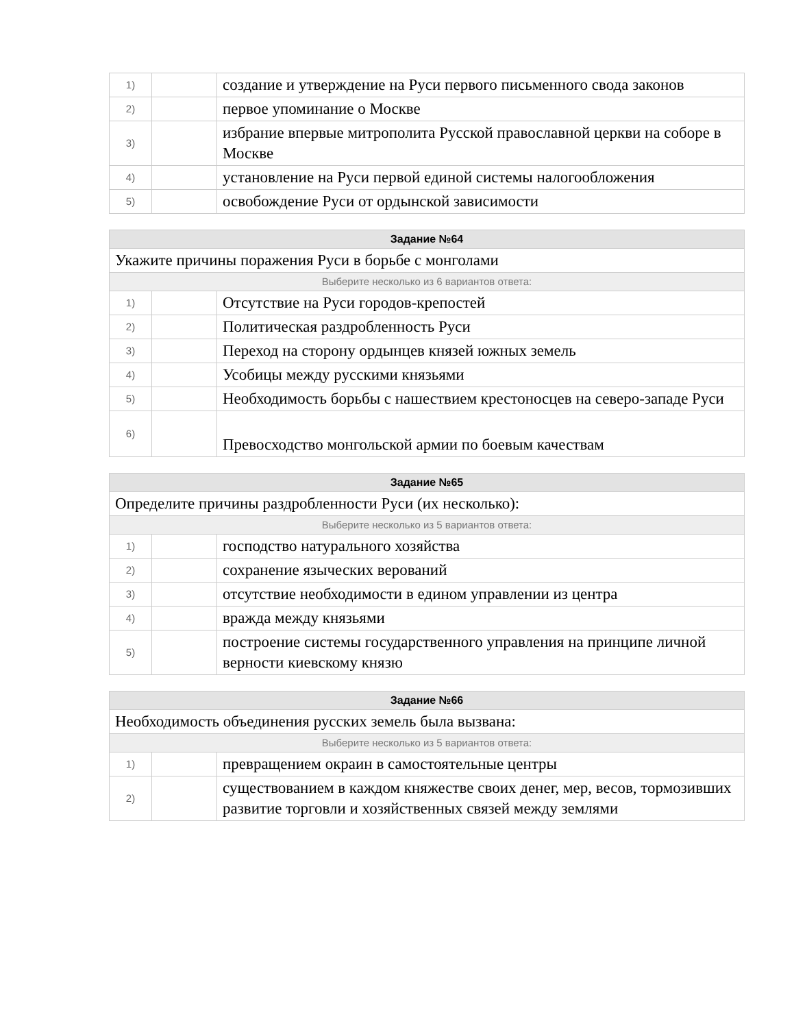| 1) | | создание и утверждение на Руси первого письменного свода законов |
| 2) | | первое упоминание о Москве |
| 3) | | избрание впервые митрополита Русской православной церкви на соборе в Москве |
| 4) | | установление на Руси первой единой системы налогообложения |
| 5) | | освобождение Руси от ордынской зависимости |
| Задание №64 | | |
| Укажите причины поражения Руси в борьбе с монголами | | |
| Выберите несколько из 6 вариантов ответа: | | |
| 1) | | Отсутствие на Руси городов-крепостей |
| 2) | | Политическая раздробленность Руси |
| 3) | | Переход на сторону ордынцев князей южных земель |
| 4) | | Усобицы между русскими князьями |
| 5) | | Необходимость борьбы с нашествием крестоносцев на северо-западе Руси |
| 6) | | Превосходство монгольской армии по боевым качествам |
| Задание №65 | | |
| Определите причины раздробленности Руси (их несколько): | | |
| Выберите несколько из 5 вариантов ответа: | | |
| 1) | | господство натурального хозяйства |
| 2) | | сохранение языческих верований |
| 3) | | отсутствие необходимости в едином управлении из центра |
| 4) | | вражда между князьями |
| 5) | | построение системы государственного управления на принципе личной верности киевскому князю |
| Задание №66 | | |
| Необходимость объединения русских земель была вызвана: | | |
| Выберите несколько из 5 вариантов ответа: | | |
| 1) | | превращением окраин в самостоятельные центры |
| 2) | | существованием в каждом княжестве своих денег, мер, весов, тормозивших развитие торговли и хозяйственных связей между землями |